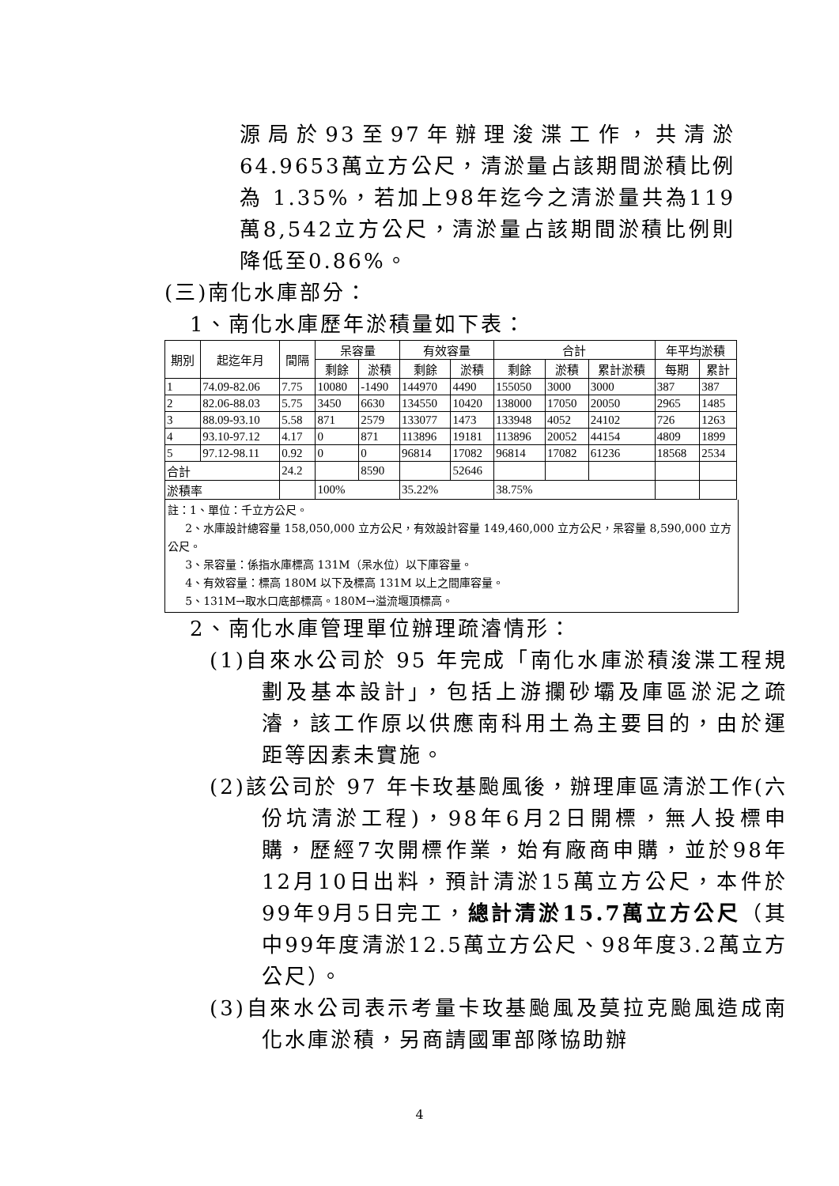源局於93至97年辦理浚渫工作，共清淤64.9653萬立方公尺，清淤量占該期間淤積比例為 1.35%，若加上98年迄今之清淤量共為119萬8,542立方公尺，清淤量占該期間淤積比例則降低至0.86%。
(三)南化水庫部分：
1、南化水庫歷年淤積量如下表：
| 期別 | 起迄年月 | 間隔 | 呆容量 | | 有效容量 | | 合計 | | | 年平均淤積 | |
| --- | --- | --- | --- | --- | --- | --- | --- | --- | --- | --- | --- |
| | | | 剩餘 | 淤積 | 剩餘 | 淤積 | 剩餘 | 淤積 | 累計淤積 | 每期 | 累計 |
| 1 | 74.09-82.06 | 7.75 | 10080 | -1490 | 144970 | 4490 | 155050 | 3000 | 3000 | 387 | 387 |
| 2 | 82.06-88.03 | 5.75 | 3450 | 6630 | 134550 | 10420 | 138000 | 17050 | 20050 | 2965 | 1485 |
| 3 | 88.09-93.10 | 5.58 | 871 | 2579 | 133077 | 1473 | 133948 | 4052 | 24102 | 726 | 1263 |
| 4 | 93.10-97.12 | 4.17 | 0 | 871 | 113896 | 19181 | 113896 | 20052 | 44154 | 4809 | 1899 |
| 5 | 97.12-98.11 | 0.92 | 0 | 0 | 96814 | 17082 | 96814 | 17082 | 61236 | 18568 | 2534 |
| 合計 | | 24.2 | | 8590 | | 52646 | | | | | |
| 淤積率 | | | 100% | | 35.22% | | 38.75% | | | | |
註：1、單位：千立方公尺。
2、水庫設計總容量 158,050,000 立方公尺，有效設計容量 149,460,000 立方公尺，呆容量 8,590,000 立方公尺。
3、呆容量：係指水庫標高 131M（呆水位）以下庫容量。
4、有效容量：標高 180M 以下及標高 131M 以上之間庫容量。
5、131M→取水口底部標高。180M→溢流堰頂標高。
2、南化水庫管理單位辦理疏濬情形：
(1)自來水公司於 95 年完成「南化水庫淤積浚渫工程規劃及基本設計」，包括上游攔砂壩及庫區淤泥之疏濬，該工作原以供應南科用土為主要目的，由於運距等因素未實施。
(2)該公司於 97 年卡玫基颱風後，辦理庫區清淤工作(六份坑清淤工程)，98年6月2日開標，無人投標申購，歷經7次開標作業，始有廠商申購，並於98年12月10日出料，預計清淤15萬立方公尺，本件於99年9月5日完工，總計清淤15.7萬立方公尺（其中99年度清淤12.5萬立方公尺、98年度3.2萬立方公尺）。
(3)自來水公司表示考量卡玫基颱風及莫拉克颱風造成南化水庫淤積，另商請國軍部隊協助辦
4